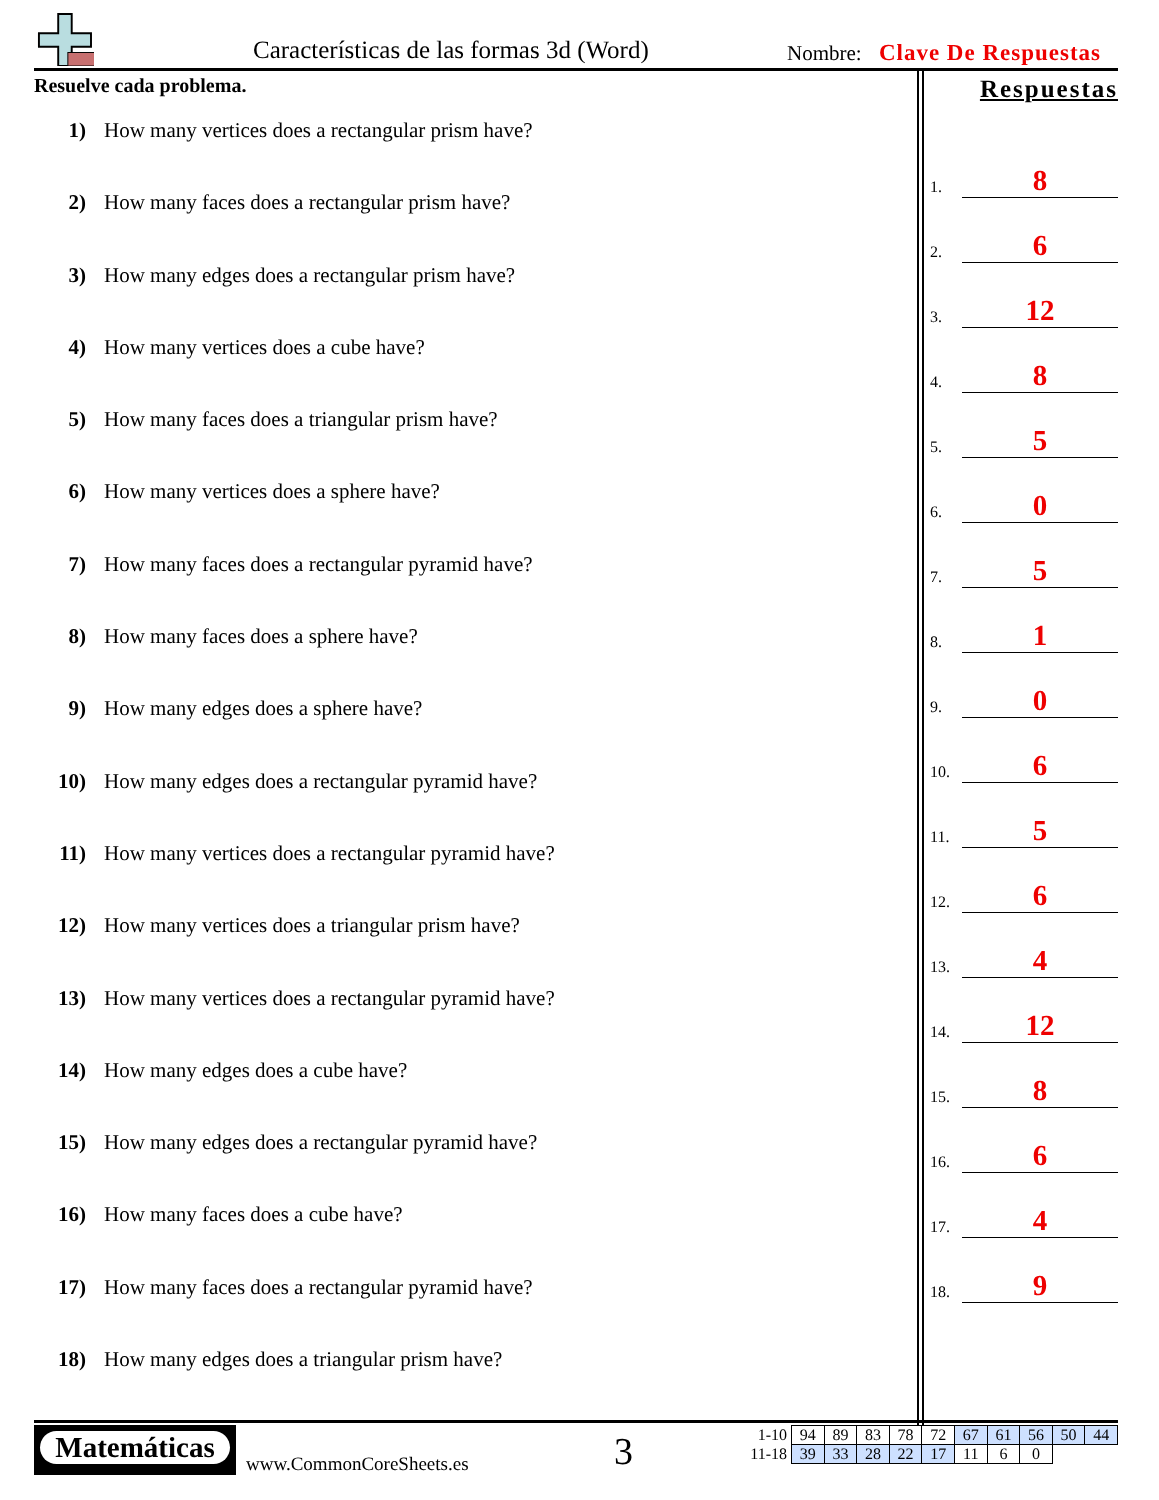Características de las formas 3d (Word)
Nombre: Clave De Respuestas
Resuelve cada problema.
1) How many vertices does a rectangular prism have?
2) How many faces does a rectangular prism have?
3) How many edges does a rectangular prism have?
4) How many vertices does a cube have?
5) How many faces does a triangular prism have?
6) How many vertices does a sphere have?
7) How many faces does a rectangular pyramid have?
8) How many faces does a sphere have?
9) How many edges does a sphere have?
10) How many edges does a rectangular pyramid have?
11) How many vertices does a rectangular pyramid have?
12) How many vertices does a triangular prism have?
13) How many vertices does a rectangular pyramid have?
14) How many edges does a cube have?
15) How many edges does a rectangular pyramid have?
16) How many faces does a cube have?
17) How many faces does a rectangular pyramid have?
18) How many edges does a triangular prism have?
Respuestas
1. 8
2. 6
3. 12
4. 8
5. 5
6. 0
7. 5
8. 1
9. 0
10. 6
11. 5
12. 6
13. 4
14. 12
15. 8
16. 6
17. 4
18. 9
Matemáticas
www.CommonCoreSheets.es 3
| 1-10 | 94 | 89 | 83 | 78 | 72 | 67 | 61 | 56 | 50 | 44 |
| 11-18 | 39 | 33 | 28 | 22 | 17 | 11 | 6 | 0 | | |